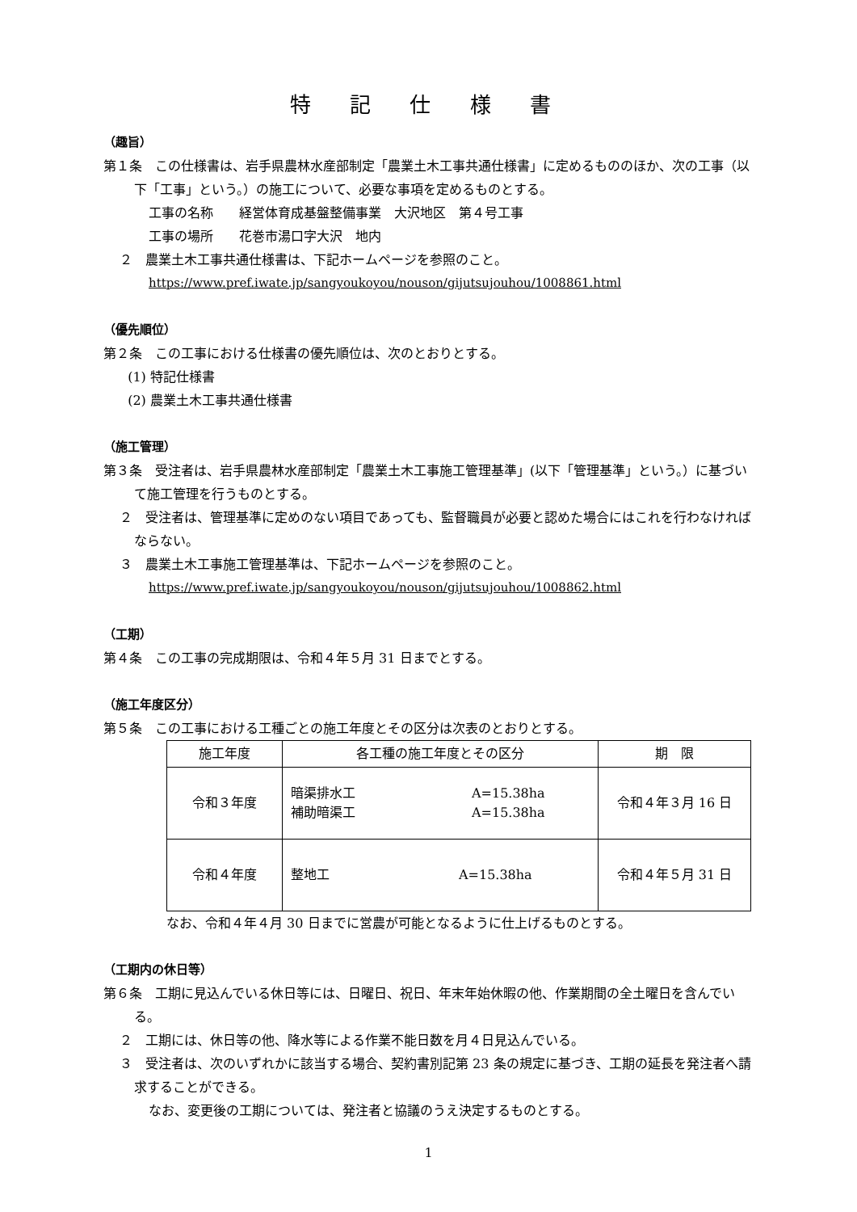特 記 仕 様 書
（趣旨）
第１条　この仕様書は、岩手県農林水産部制定「農業土木工事共通仕様書」に定めるもののほか、次の工事（以下「工事」という。）の施工について、必要な事項を定めるものとする。
工事の名称　　経営体育成基盤整備事業　大沢地区　第４号工事
工事の場所　　花巻市湯口字大沢　地内
２　農業土木工事共通仕様書は、下記ホームページを参照のこと。
https://www.pref.iwate.jp/sangyoukoyou/nouson/gijutsujouhou/1008861.html
（優先順位）
第２条　この工事における仕様書の優先順位は、次のとおりとする。
(1) 特記仕様書
(2) 農業土木工事共通仕様書
（施工管理）
第３条　受注者は、岩手県農林水産部制定「農業土木工事施工管理基準」(以下「管理基準」という。）に基づいて施工管理を行うものとする。
２　受注者は、管理基準に定めのない項目であっても、監督職員が必要と認めた場合にはこれを行わなければならない。
３　農業土木工事施工管理基準は、下記ホームページを参照のこと。
https://www.pref.iwate.jp/sangyoukoyou/nouson/gijutsujouhou/1008862.html
（工期）
第４条　この工事の完成期限は、令和４年５月 31 日までとする。
（施工年度区分）
第５条　この工事における工種ごとの施工年度とその区分は次表のとおりとする。
| 施工年度 | 各工種の施工年度とその区分 | 期 限 |
| 令和３年度 | 暗渠排水工 A=15.38ha 補助暗渠工 A=15.38ha | 令和４年３月 16 日 |
| 令和４年度 | 整地工 A=15.38ha | 令和４年５月 31 日 |
なお、令和４年４月 30 日までに営農が可能となるように仕上げるものとする。
（工期内の休日等）
第６条　工期に見込んでいる休日等には、日曜日、祝日、年末年始休暇の他、作業期間の全土曜日を含んでいる。
２　工期には、休日等の他、降水等による作業不能日数を月４日見込んでいる。
３　受注者は、次のいずれかに該当する場合、契約書別記第 23 条の規定に基づき、工期の延長を発注者へ請求することができる。
なお、変更後の工期については、発注者と協議のうえ決定するものとする。
1